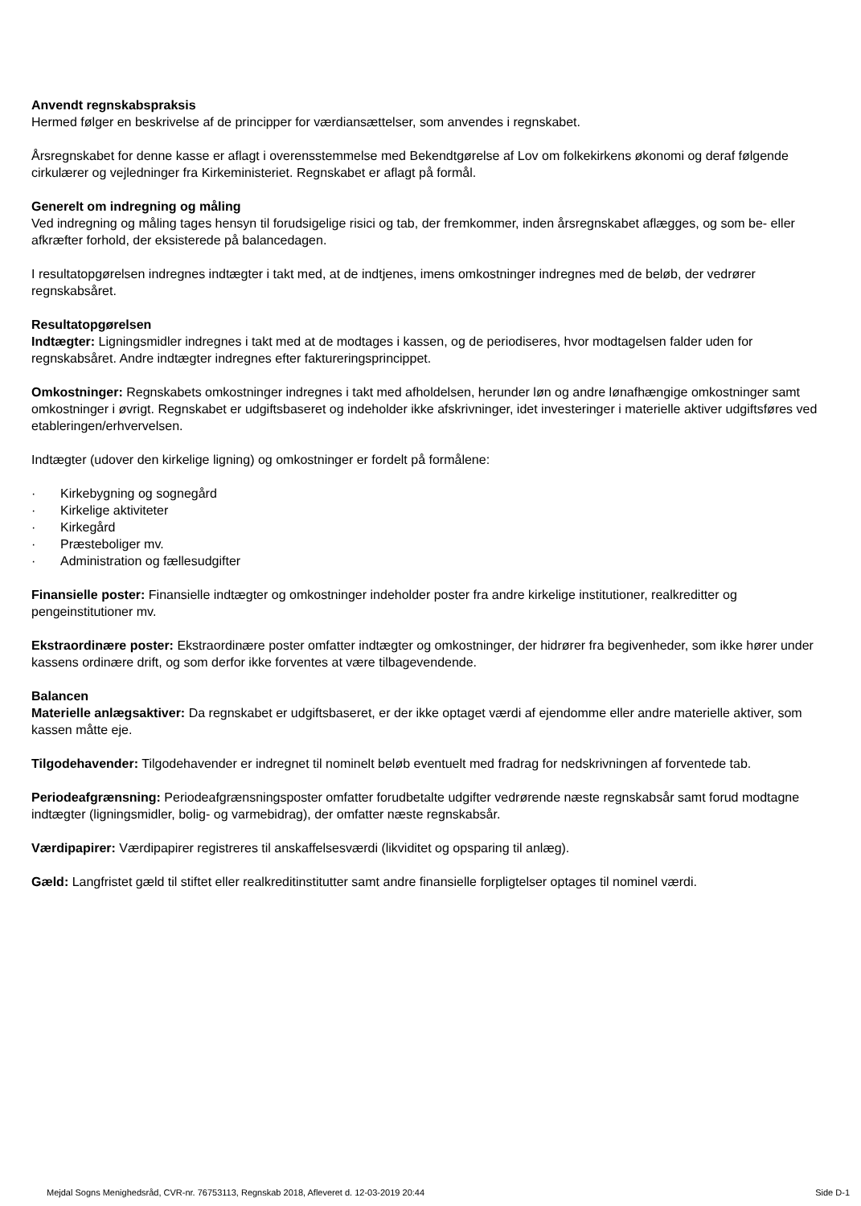Anvendt regnskabspraksis
Hermed følger en beskrivelse af de principper for værdiansættelser, som anvendes i regnskabet.
Årsregnskabet for denne kasse er aflagt i overensstemmelse med Bekendtgørelse af Lov om folkekirkens økonomi og deraf følgende cirkulærer og vejledninger fra Kirkeministeriet. Regnskabet er aflagt på formål.
Generelt om indregning og måling
Ved indregning og måling tages hensyn til forudsigelige risici og tab, der fremkommer, inden årsregnskabet aflægges, og som be- eller afkræfter forhold, der eksisterede på balancedagen.
I resultatopgørelsen indregnes indtægter i takt med, at de indtjenes, imens omkostninger indregnes med de beløb, der vedrører regnskabsåret.
Resultatopgørelsen
Indtægter: Ligningsmidler indregnes i takt med at de modtages i kassen, og de periodiseres, hvor modtagelsen falder uden for regnskabsåret. Andre indtægter indregnes efter faktureringsprincippet.
Omkostninger: Regnskabets omkostninger indregnes i takt med afholdelsen, herunder løn og andre lønafhængige omkostninger samt omkostninger i øvrigt. Regnskabet er udgiftsbaseret og indeholder ikke afskrivninger, idet investeringer i materielle aktiver udgiftsføres ved etableringen/erhvervelsen.
Indtægter (udover den kirkelige ligning) og omkostninger er fordelt på formålene:
· Kirkebygning og sognegård
· Kirkelige aktiviteter
· Kirkegård
· Præsteboliger mv.
· Administration og fællesudgifter
Finansielle poster: Finansielle indtægter og omkostninger indeholder poster fra andre kirkelige institutioner, realkreditter og pengeinstitutioner mv.
Ekstraordinære poster: Ekstraordinære poster omfatter indtægter og omkostninger, der hidrører fra begivenheder, som ikke hører under kassens ordinære drift, og som derfor ikke forventes at være tilbagevendende.
Balancen
Materielle anlægsaktiver: Da regnskabet er udgiftsbaseret, er der ikke optaget værdi af ejendomme eller andre materielle aktiver, som kassen måtte eje.
Tilgodehavender: Tilgodehavender er indregnet til nominelt beløb eventuelt med fradrag for nedskrivningen af forventede tab.
Periodeafgrænsning: Periodeafgrænsningsposter omfatter forudbetalte udgifter vedrørende næste regnskabsår samt forud modtagne indtægter (ligningsmidler, bolig- og varmebidrag), der omfatter næste regnskabsår.
Værdipapirer: Værdipapirer registreres til anskaffelsesværdi (likviditet og opsparing til anlæg).
Gæld: Langfristet gæld til stiftet eller realkreditinstitutter samt andre finansielle forpligtelser optages til nominel værdi.
Mejdal Sogns Menighedsråd, CVR-nr. 76753113, Regnskab 2018, Afleveret d. 12-03-2019 20:44 Side D-1